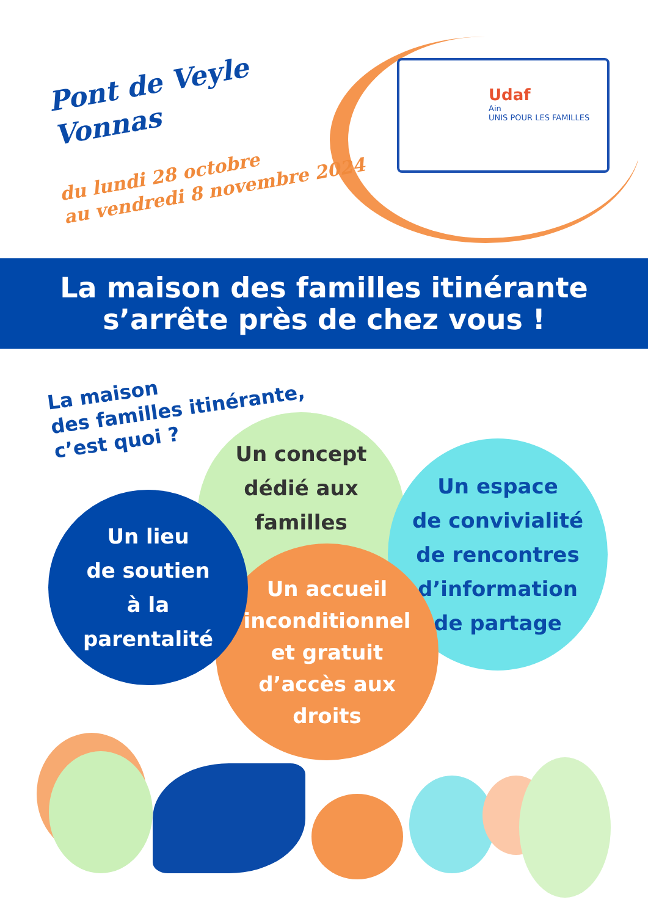Pont de Veyle
Vonnas
du lundi 28 octobre
au vendredi 8 novembre 2024
Udaf
Ain
UNIS POUR LES FAMILLES
La maison des familles itinérante
s’arrête près de chez vous !
La maison
des familles itinérante,
c’est quoi ?
Un concept
dédié aux
familles
Un espace
de convivialité
de rencontres
d’information
de partage
Un accueil
inconditionnel
et gratuit
d’accès aux
droits
Un lieu
de soutien
à la
parentalité